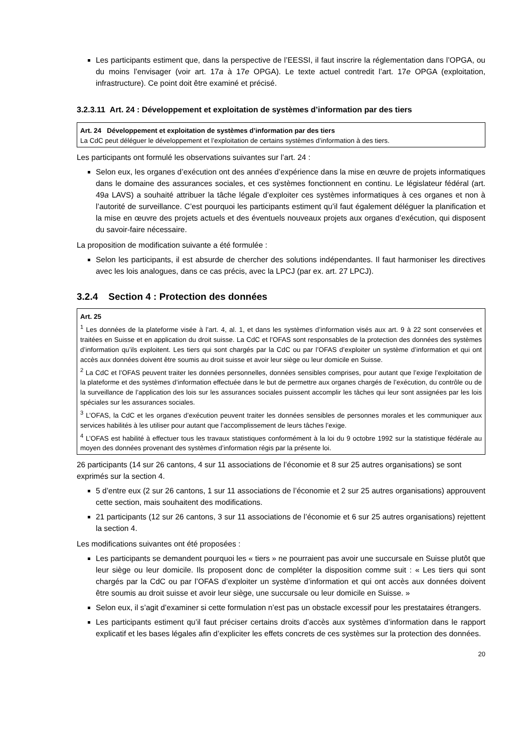Les participants estiment que, dans la perspective de l’EESSI, il faut inscrire la réglementation dans l’OPGA, ou du moins l’envisager (voir art. 17a à 17e OPGA). Le texte actuel contredit l’art. 17e OPGA (exploitation, infrastructure). Ce point doit être examiné et précisé.
3.2.3.11 Art. 24 : Développement et exploitation de systèmes d’information par des tiers
Art. 24 Développement et exploitation de systèmes d’information par des tiers
La CdC peut déléguer le développement et l’exploitation de certains systèmes d’information à des tiers.
Les participants ont formulé les observations suivantes sur l’art. 24 :
Selon eux, les organes d’exécution ont des années d’expérience dans la mise en œuvre de projets informatiques dans le domaine des assurances sociales, et ces systèmes fonctionnent en continu. Le législateur fédéral (art. 49a LAVS) a souhaité attribuer la tâche légale d’exploiter ces systèmes informatiques à ces organes et non à l’autorité de surveillance. C’est pourquoi les participants estiment qu’il faut également déléguer la planification et la mise en œuvre des projets actuels et des éventuels nouveaux projets aux organes d’exécution, qui disposent du savoir-faire nécessaire.
La proposition de modification suivante a été formulée :
Selon les participants, il est absurde de chercher des solutions indépendantes. Il faut harmoniser les directives avec les lois analogues, dans ce cas précis, avec la LPCJ (par ex. art. 27 LPCJ).
3.2.4 Section 4 : Protection des données
Art. 25
<sup>1</sup> Les données de la plateforme visée à l’art. 4, al. 1, et dans les systèmes d’information visés aux art. 9 à 22 sont conservées et traitées en Suisse et en application du droit suisse. La CdC et l’OFAS sont responsables de la protection des données des systèmes d’information qu’ils exploitent. Les tiers qui sont chargés par la CdC ou par l’OFAS d’exploiter un système d’information et qui ont accès aux données doivent être soumis au droit suisse et avoir leur siège ou leur domicile en Suisse.
<sup>2</sup> La CdC et l’OFAS peuvent traiter les données personnelles, données sensibles comprises, pour autant que l’exige l’exploitation de la plateforme et des systèmes d’information effectuée dans le but de permettre aux organes chargés de l’exécution, du contrôle ou de la surveillance de l’application des lois sur les assurances sociales puissent accomplir les tâches qui leur sont assignées par les lois spéciales sur les assurances sociales.
<sup>3</sup> L’OFAS, la CdC et les organes d’exécution peuvent traiter les données sensibles de personnes morales et les communiquer aux services habilités à les utiliser pour autant que l’accomplissement de leurs tâches l’exige.
<sup>4</sup> L’OFAS est habilité à effectuer tous les travaux statistiques conformément à la loi du 9 octobre 1992 sur la statistique fédérale au moyen des données provenant des systèmes d’information régis par la présente loi.
26 participants (14 sur 26 cantons, 4 sur 11 associations de l’économie et 8 sur 25 autres organisations) se sont exprimés sur la section 4.
5 d’entre eux (2 sur 26 cantons, 1 sur 11 associations de l’économie et 2 sur 25 autres organisations) approuvent cette section, mais souhaitent des modifications.
21 participants (12 sur 26 cantons, 3 sur 11 associations de l’économie et 6 sur 25 autres organisations) rejettent la section 4.
Les modifications suivantes ont été proposées :
Les participants se demandent pourquoi les « tiers » ne pourraient pas avoir une succursale en Suisse plutôt que leur siège ou leur domicile. Ils proposent donc de compléter la disposition comme suit : « Les tiers qui sont chargés par la CdC ou par l’OFAS d’exploiter un système d’information et qui ont accès aux données doivent être soumis au droit suisse et avoir leur siège, une succursale ou leur domicile en Suisse. »
Selon eux, il s’agit d’examiner si cette formulation n’est pas un obstacle excessif pour les prestataires étrangers.
Les participants estiment qu’il faut préciser certains droits d’accès aux systèmes d’information dans le rapport explicatif et les bases légales afin d’expliciter les effets concrets de ces systèmes sur la protection des données.
20